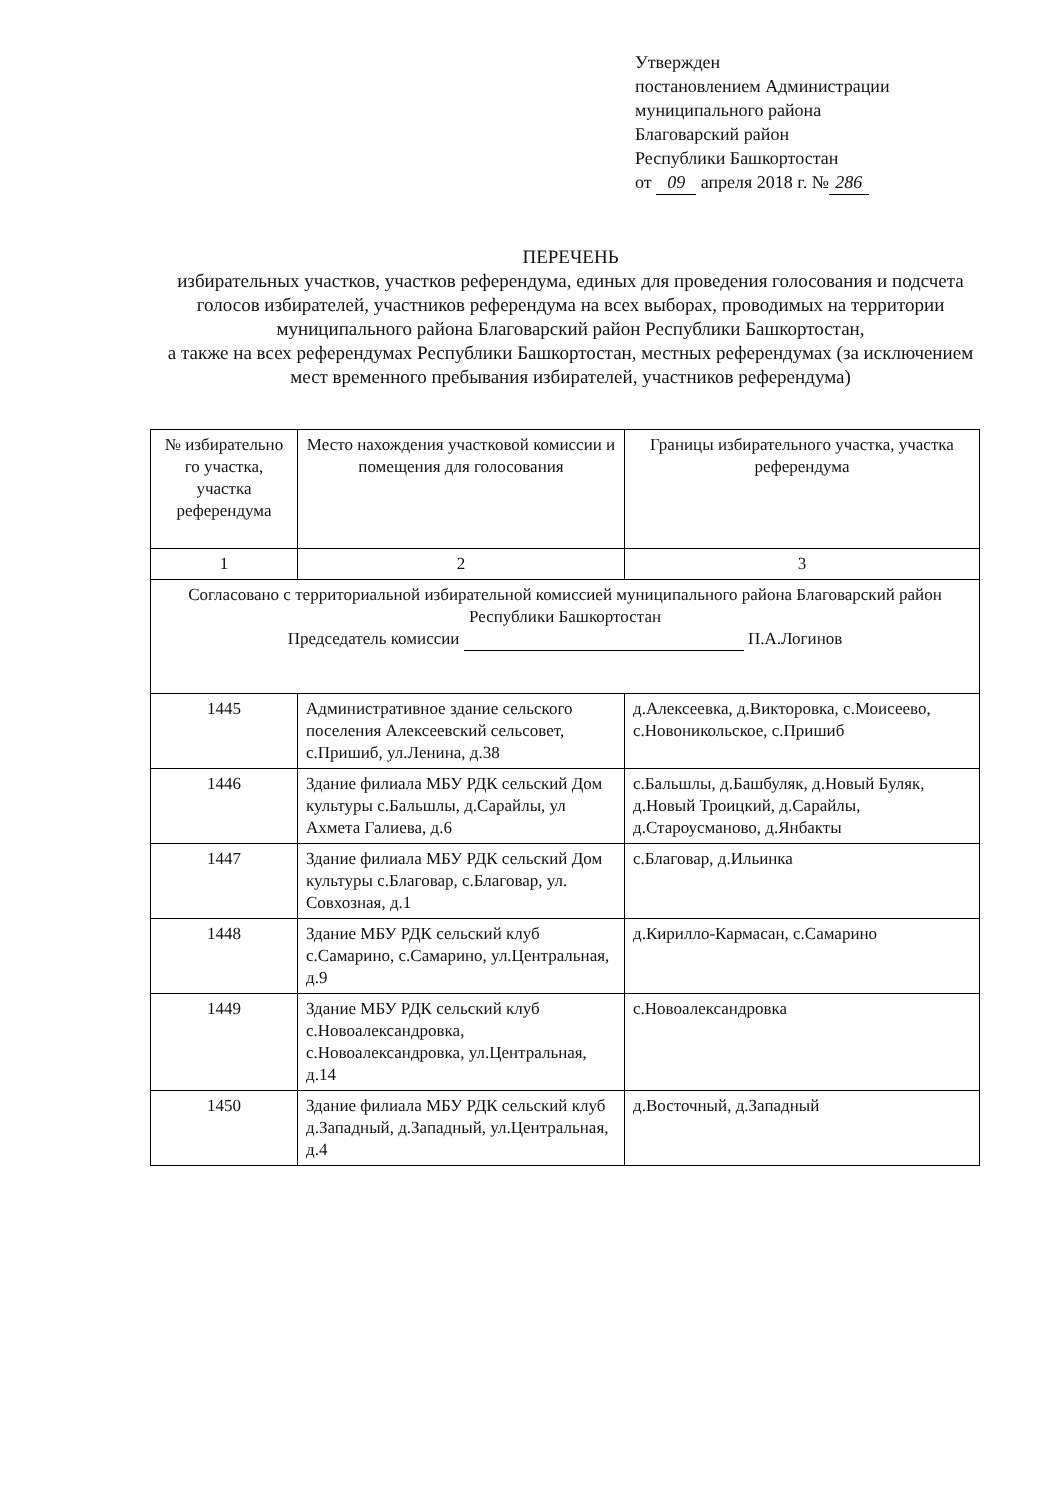Утвержден
постановлением Администрации
муниципального района
Благоварский район
Республики Башкортостан
от 09 апреля 2018 г. № 286
ПЕРЕЧЕНЬ
избирательных участков, участков референдума, единых для проведения голосования и подсчета голосов избирателей, участников референдума на всех выборах, проводимых на территории муниципального района Благоварский район Республики Башкортостан,
а также на всех референдумах Республики Башкортостан, местных референдумах (за исключением мест временного пребывания избирателей, участников референдума)
| № избирательно го участка, участка референдума | Место нахождения участковой комиссии и помещения для голосования | Границы избирательного участка, участка референдума |
| --- | --- | --- |
| 1 | 2 | 3 |
| Согласовано с территориальной избирательной комиссией муниципального района Благоварский район Республики Башкортостан Председатель комиссии П.А.Логинов | | |
| 1445 | Административное здание сельского поселения Алексеевский сельсовет, с.Пришиб, ул.Ленина, д.38 | д.Алексеевка, д.Викторовка, с.Моисеево, с.Новоникольское, с.Пришиб |
| 1446 | Здание филиала МБУ РДК сельский Дом культуры с.Бальшлы, д.Сарайлы, ул Ахмета Галиева, д.6 | с.Бальшлы, д.Башбуляк, д.Новый Буляк, д.Новый Троицкий, д.Сарайлы, д.Староусманово, д.Янбакты |
| 1447 | Здание филиала МБУ РДК сельский Дом культуры с.Благовар, с.Благовар, ул. Совхозная, д.1 | с.Благовар, д.Ильинка |
| 1448 | Здание МБУ РДК сельский клуб с.Самарино, с.Самарино, ул.Центральная, д.9 | д.Кирилло-Кармасан, с.Самарино |
| 1449 | Здание МБУ РДК сельский клуб с.Новоалександровка, с.Новоалександровка, ул.Центральная, д.14 | с.Новоалександровка |
| 1450 | Здание филиала МБУ РДК сельский клуб д.Западный, д.Западный, ул.Центральная, д.4 | д.Восточный, д.Западный |